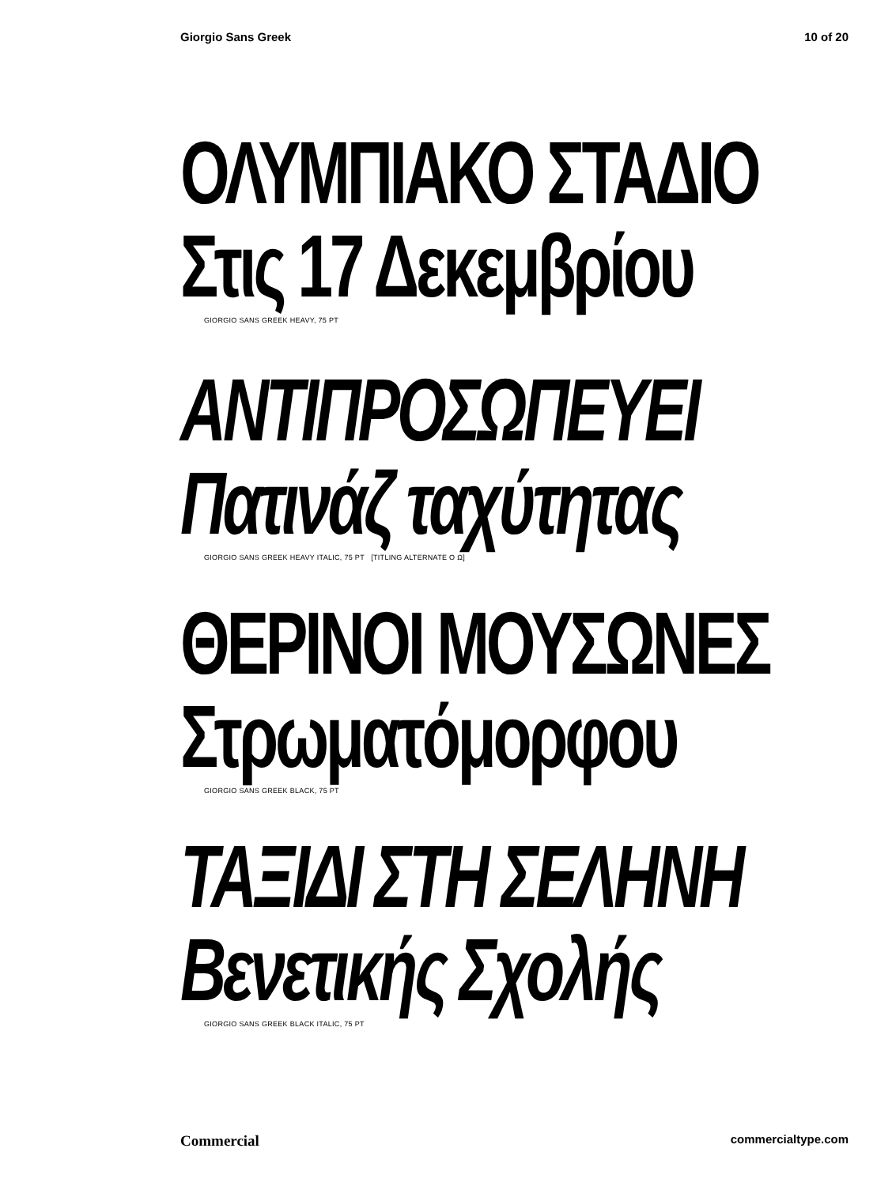Giorgio Sans Greek 10 of 20
ΟΛΥΜΠΙΑΚΟ ΣΤΑΔΙΟ
Στις 17 Δεκεμβρίου
GIORGIO SANS GREEK HEAVY, 75 PT
ΑΝΤΙΠΡΟΣΩΠΕΥΕΙ
Πατινάζ ταχύτητας
GIORGIO SANS GREEK HEAVY ITALIC, 75 PT [TITLING ALTERNATE Ο Ω]
ΘΕΡΙΝΟΙ ΜΟΥΣΩΝΕΣ
Στρωματόμορφου
GIORGIO SANS GREEK BLACK, 75 PT
ΤΑΞΙΔΙ ΣΤΗ ΣΕΛΗΝΗ
Βενετικής Σχολής
GIORGIO SANS GREEK BLACK ITALIC, 75 PT
Commercial commercialtype.com